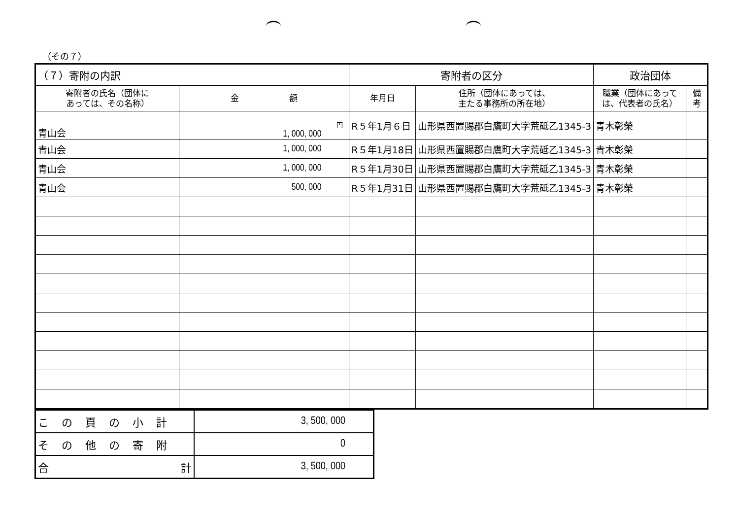（その７）
| （７）寄附の内訳 | | 寄附者の区分 | | 政治団体 | |
| 寄附者の氏名（団体に あっては、その名称） | 金 額 | 年月日 | 住所（団体にあっては、 主たる事務所の所在地） | 職業（団体にあって は、代表者の氏名） | 備 考 |
| 青山会 | 円 1, 000, 000 | R５年1月６日 | 山形県西置賜郡白鷹町大字荒砥乙1345-3 | 青木彰榮 | |
| 青山会 | 1, 000, 000 | R５年1月18日 | 山形県西置賜郡白鷹町大字荒砥乙1345-3 | 青木彰榮 | |
| 青山会 | 1, 000, 000 | R５年1月30日 | 山形県西置賜郡白鷹町大字荒砥乙1345-3 | 青木彰榮 | |
| 青山会 | 500, 000 | R５年1月31日 | 山形県西置賜郡白鷹町大字荒砥乙1345-3 | 青木彰榮 | |
| この頁の小計 | 3, 500, 000 |
| その他の寄附 | 0 |
| 合 計 | 3, 500, 000 |